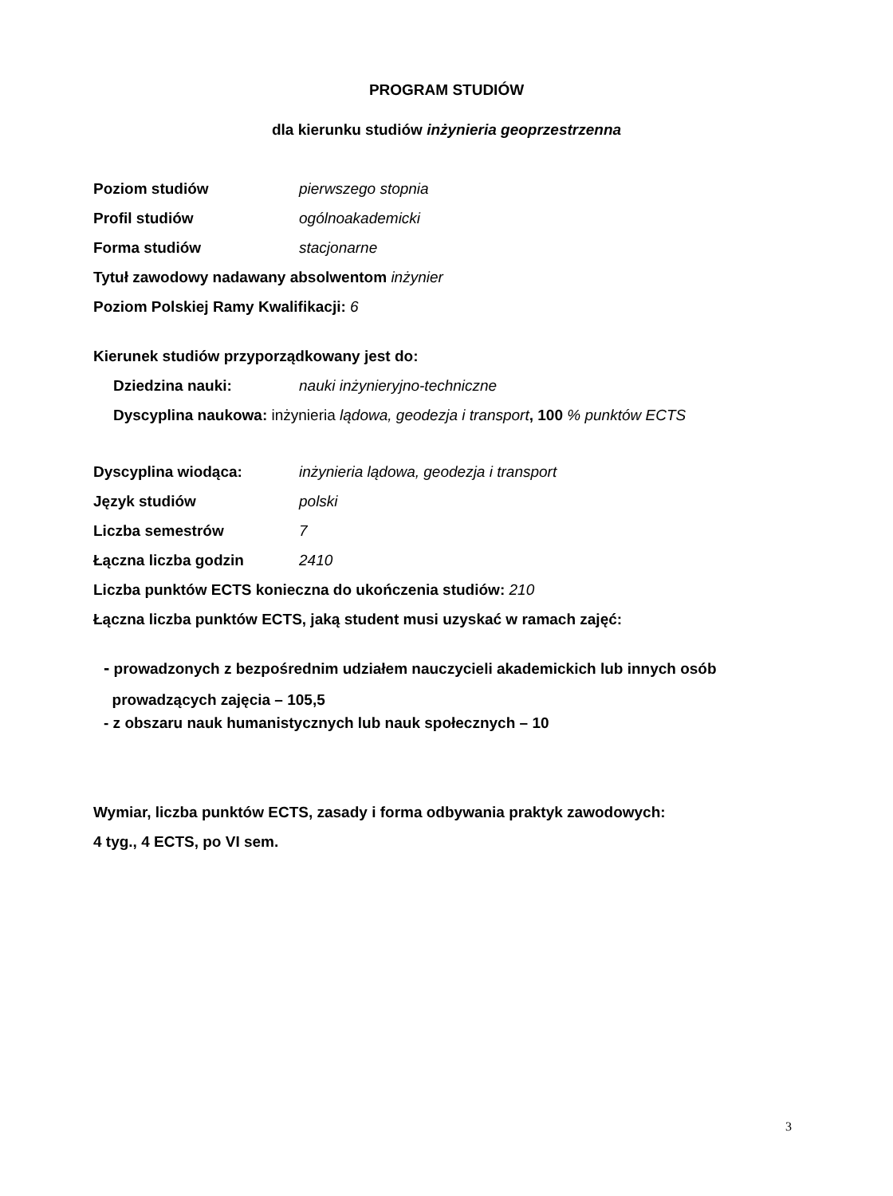PROGRAM STUDIÓW
dla kierunku studiów inżynieria geoprzestrzenna
Poziom studiów pierwszego stopnia
Profil studiów ogólnoakademicki
Forma studiów stacjonarne
Tytuł zawodowy nadawany absolwentom inżynier
Poziom Polskiej Ramy Kwalifikacji: 6
Kierunek studiów przyporządkowany jest do:
Dziedzina nauki: nauki inżynieryjno-techniczne
Dyscyplina naukowa: inżynieria lądowa, geodezja i transport, 100 % punktów ECTS
Dyscyplina wiodąca: inżynieria lądowa, geodezja i transport
Język studiów polski
Liczba semestrów 7
Łączna liczba godzin 2410
Liczba punktów ECTS konieczna do ukończenia studiów: 210
Łączna liczba punktów ECTS, jaką student musi uzyskać w ramach zajęć:
- prowadzonych z bezpośrednim udziałem nauczycieli akademickich lub innych osób
prowadzących zajęcia – 105,5
- z obszaru nauk humanistycznych lub nauk społecznych – 10
Wymiar, liczba punktów ECTS, zasady i forma odbywania praktyk zawodowych:
4 tyg., 4 ECTS, po VI sem.
3